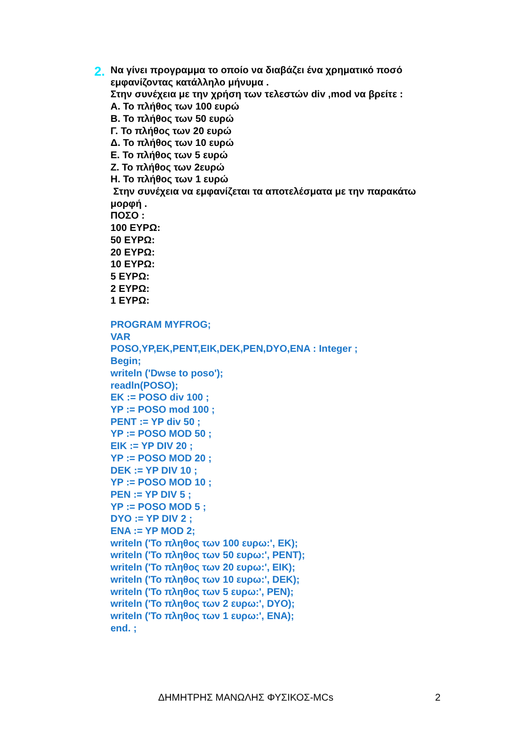2.
Να γίνει προγραμμα το οποίο να διαβάζει ένα χρηματικό ποσό εμφανίζοντας κατάλληλο μήνυμα .
Στην συνέχεια με την χρήση των τελεστών div ,mod να βρείτε :
Α. Το πλήθος των 100 ευρώ
Β. Το πλήθος των 50 ευρώ
Γ. Το πλήθος των 20 ευρώ
Δ. Το πλήθος των 10 ευρώ
Ε. Το πλήθος των 5 ευρώ
Ζ. Το πλήθος των 2ευρώ
Η. Το πλήθος των 1 ευρώ
Στην συνέχεια να εμφανίζεται τα αποτελέσματα με την παρακάτω μορφή .
ΠΟΣΟ :
100 ΕΥΡΩ:
50 ΕΥΡΩ:
20 ΕΥΡΩ:
10 ΕΥΡΩ:
5 ΕΥΡΩ:
2 ΕΥΡΩ:
1 ΕΥΡΩ:
PROGRAM MYFROG;
VAR
POSO,YP,EK,PENT,EIK,DEK,PEN,DYO,ENA : Integer ;
Begin;
writeln ('Dwse to poso');
readln(POSO);
EK := POSO div 100 ;
YP := POSO mod 100 ;
PENT := YP div 50 ;
YP := POSO MOD 50 ;
EIK := YP DIV 20 ;
YP := POSO MOD 20 ;
DEK := YP DIV 10 ;
YP := POSO MOD 10 ;
PEN := YP DIV 5 ;
YP := POSO MOD 5 ;
DYO := YP DIV 2 ;
ENA := YP MOD 2;
writeln ('Το πληθος των 100 ευρω:', EK);
writeln ('Το πληθος των 50 ευρω:', PENT);
writeln ('Το πληθος των 20 ευρω:', EIK);
writeln ('Το πληθος των 10 ευρω:', DEK);
writeln ('Το πληθος των 5 ευρω:', PEN);
writeln ('Το πληθος των 2 ευρω:', DYO);
writeln ('Το πληθος των 1 ευρω:', ENA);
end. ;
ΔΗΜΗΤΡΗΣ ΜΑΝΩΛΗΣ ΦΥΣΙΚΟΣ-MCs 2